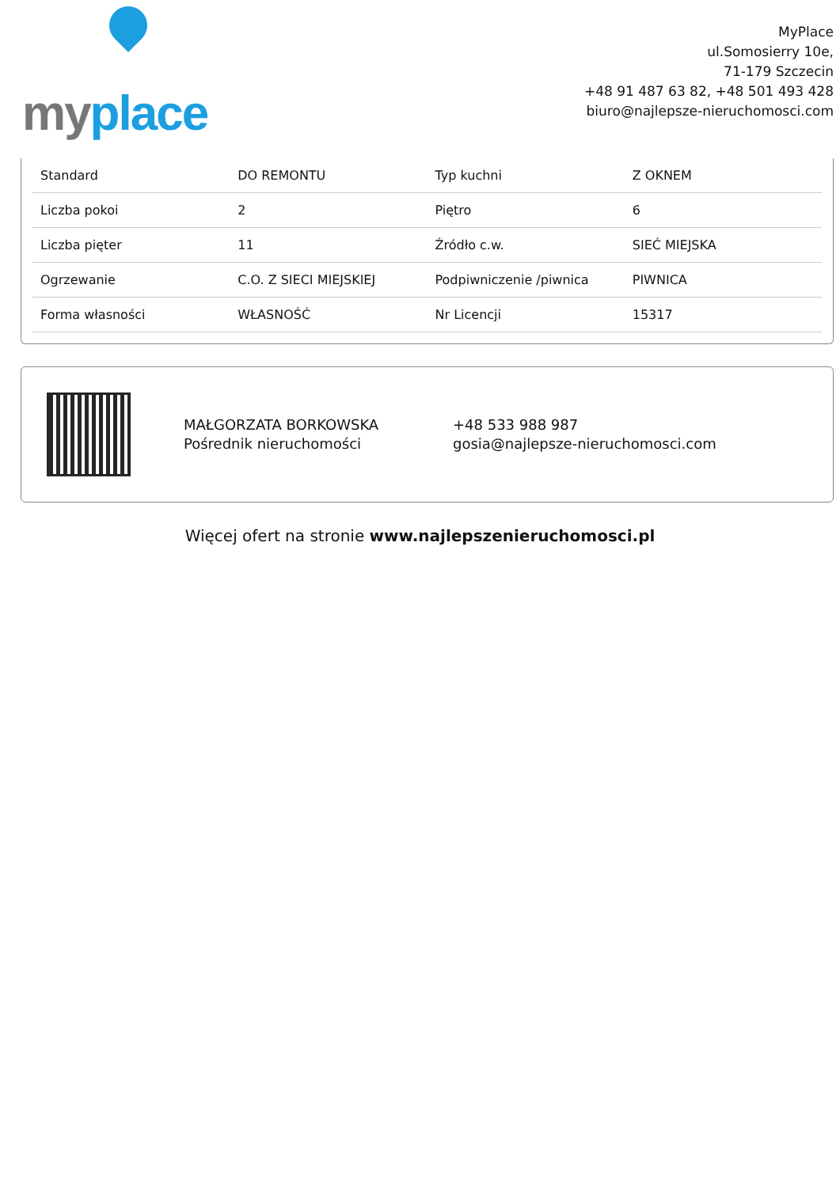myplace
MyPlace
ul.Somosierry 10e,
71-179 Szczecin
+48 91 487 63 82, +48 501 493 428
biuro@najlepsze-nieruchomosci.com
| Standard | DO REMONTU | Typ kuchni | Z OKNEM |
| Liczba pokoi | 2 | Piętro | 6 |
| Liczba pięter | 11 | Źródło c.w. | SIEĆ MIEJSKA |
| Ogrzewanie | C.O. Z SIECI MIEJSKIEJ | Podpiwniczenie /piwnica | PIWNICA |
| Forma własności | WŁASNOŚĆ | Nr Licencji | 15317 |
MAŁGORZATA BORKOWSKA
Pośrednik nieruchomości
+48 533 988 987
gosia@najlepsze-nieruchomosci.com
Więcej ofert na stronie www.najlepszenieruchomosci.pl